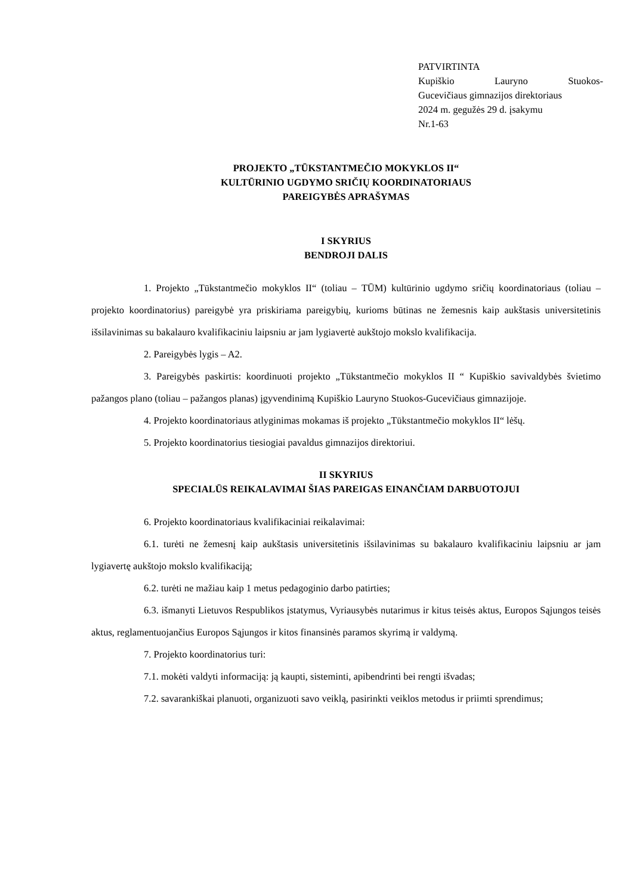PATVIRTINTA
Kupiškio Lauryno Stuokos-
Gucevičiaus gimnazijos direktoriaus
2024 m. gegužės 29 d. įsakymu
Nr.1-63
PROJEKTO „TŪKSTANTMEČIO MOKYKLOS II“
KULTŪRINIO UGDYMO SRIČIŲ KOORDINATORIAUS
PAREIGYBĖS APRAŠYMAS
I SKYRIUS
BENDROJI DALIS
1. Projekto „Tūkstantmečio mokyklos II“ (toliau – TŪM) kultūrinio ugdymo sričių koordinatoriaus (toliau – projekto koordinatorius) pareigybė yra priskiriama pareigybių, kurioms būtinas ne žemesnis kaip aukštasis universitetinis išsilavinimas su bakalauro kvalifikaciniu laipsniu ar jam lygiavertė aukštojo mokslo kvalifikacija.
2. Pareigybės lygis – A2.
3. Pareigybės paskirtis: koordinuoti projekto „Tūkstantmečio mokyklos II “ Kupiškio savivaldybės švietimo pažangos plano (toliau – pažangos planas) įgyvendinimą Kupiškio Lauryno Stuokos-Gucevičiaus gimnazijoje.
4. Projekto koordinatoriaus atlyginimas mokamas iš projekto „Tūkstantmečio mokyklos II“ lėšų.
5. Projekto koordinatorius tiesiogiai pavaldus gimnazijos direktoriui.
II SKYRIUS
SPECIALŪS REIKALAVIMAI ŠIAS PAREIGAS EINANČIAM DARBUOTOJUI
6. Projekto koordinatoriaus kvalifikaciniai reikalavimai:
6.1. turėti ne žemesnį kaip aukštasis universitetinis išsilavinimas su bakalauro kvalifikaciniu laipsniu ar jam lygiavertę aukštojo mokslo kvalifikaciją;
6.2. turėti ne mažiau kaip 1 metus pedagoginio darbo patirties;
6.3. išmanyti Lietuvos Respublikos įstatymus, Vyriausybės nutarimus ir kitus teisės aktus, Europos Sąjungos teisės aktus, reglamentuojančius Europos Sąjungos ir kitos finansinės paramos skyrimą ir valdymą.
7. Projekto koordinatorius turi:
7.1. mokėti valdyti informaciją: ją kaupti, sisteminti, apibendrinti bei rengti išvadas;
7.2. savarankiškai planuoti, organizuoti savo veiklą, pasirinkti veiklos metodus ir priimti sprendimus;